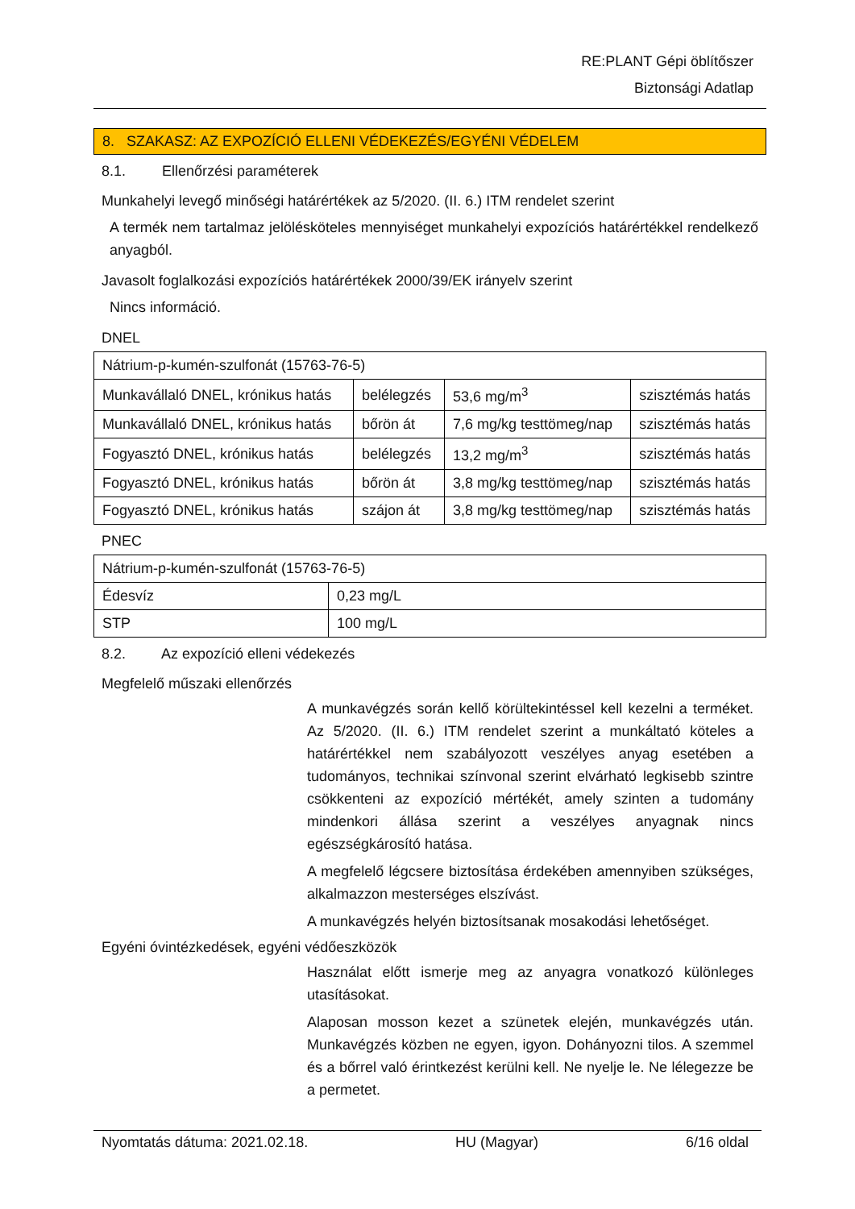RE:PLANT Gépi öblítőszer
Biztonsági Adatlap
8. SZAKASZ: AZ EXPOZÍCIÓ ELLENI VÉDEKEZÉS/EGYÉNI VÉDELEM
8.1. Ellenőrzési paraméterek
Munkahelyi levegő minőségi határértékek az 5/2020. (II. 6.) ITM rendelet szerint
A termék nem tartalmaz jelölésköteles mennyiséget munkahelyi expozíciós határértékkel rendelkező anyagból.
Javasolt foglalkozási expozíciós határértékek 2000/39/EK irányelv szerint
Nincs információ.
DNEL
| Nátrium-p-kumén-szulfonát (15763-76-5) | | | |
| Munkavállaló DNEL, krónikus hatás | belélegzés | 53,6 mg/m<sup>3</sup> | szisztémás hatás |
| Munkavállaló DNEL, krónikus hatás | bőrön át | 7,6 mg/kg testtömeg/nap | szisztémás hatás |
| Fogyasztó DNEL, krónikus hatás | belélegzés | 13,2 mg/m<sup>3</sup> | szisztémás hatás |
| Fogyasztó DNEL, krónikus hatás | bőrön át | 3,8 mg/kg testtömeg/nap | szisztémás hatás |
| Fogyasztó DNEL, krónikus hatás | szájon át | 3,8 mg/kg testtömeg/nap | szisztémás hatás |
PNEC
| Nátrium-p-kumén-szulfonát (15763-76-5) | |
| Édesvíz | 0,23 mg/L |
| STP | 100 mg/L |
8.2. Az expozíció elleni védekezés
Megfelelő műszaki ellenőrzés
A munkavégzés során kellő körültekintéssel kell kezelni a terméket. Az 5/2020. (II. 6.) ITM rendelet szerint a munkáltató köteles a határértékkel nem szabályozott veszélyes anyag esetében a tudományos, technikai színvonal szerint elvárható legkisebb szintre csökkenteni az expozíció mértékét, amely szinten a tudomány mindenkori állása szerint a veszélyes anyagnak nincs egészségkárosító hatása.
A megfelelő légcsere biztosítása érdekében amennyiben szükséges, alkalmazzon mesterséges elszívást.
A munkavégzés helyén biztosítsanak mosakodási lehetőséget.
Egyéni óvintézkedések, egyéni védőeszközök
Használat előtt ismerje meg az anyagra vonatkozó különleges utasításokat.
Alaposan mosson kezet a szünetek elején, munkavégzés után. Munkavégzés közben ne egyen, igyon. Dohányozni tilos. A szemmel és a bőrrel való érintkezést kerülni kell. Ne nyelje le. Ne lélegezze be a permetet.
Nyomtatás dátuma: 2021.02.18. HU (Magyar) 6/16 oldal